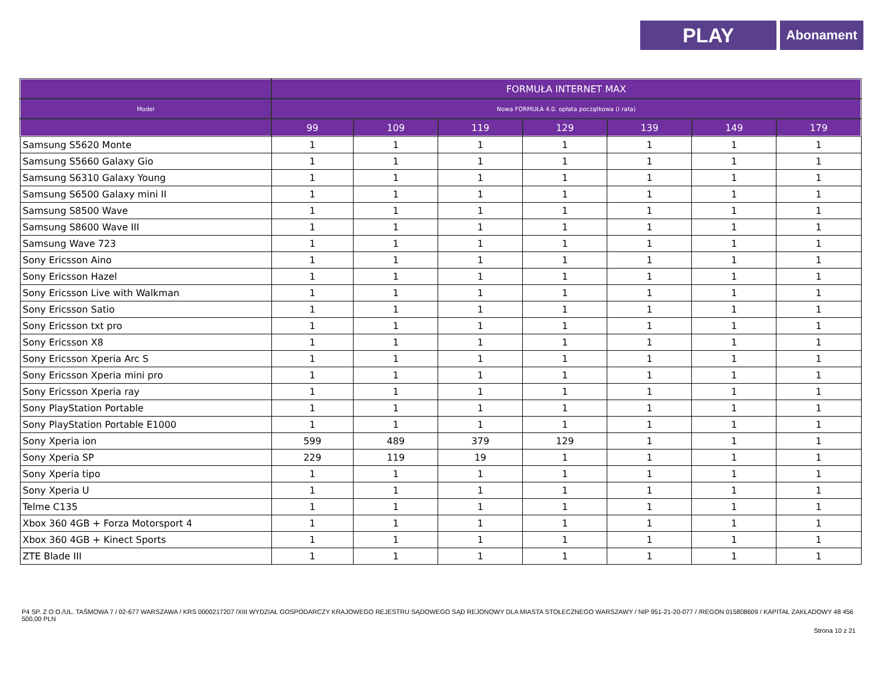PLAY
Abonament
| | FORMUŁA INTERNET MAX | | | | | | |
| --- | --- | --- | --- | --- | --- | --- | --- |
| Model | Nowa FORMUŁA 4.0. opłata początkowa (I rata) | | | | | | |
| | 99 | 109 | 119 | 129 | 139 | 149 | 179 |
| Samsung S5620 Monte | 1 | 1 | 1 | 1 | 1 | 1 | 1 |
| Samsung S5660 Galaxy Gio | 1 | 1 | 1 | 1 | 1 | 1 | 1 |
| Samsung S6310 Galaxy Young | 1 | 1 | 1 | 1 | 1 | 1 | 1 |
| Samsung S6500 Galaxy mini II | 1 | 1 | 1 | 1 | 1 | 1 | 1 |
| Samsung S8500 Wave | 1 | 1 | 1 | 1 | 1 | 1 | 1 |
| Samsung S8600 Wave III | 1 | 1 | 1 | 1 | 1 | 1 | 1 |
| Samsung Wave 723 | 1 | 1 | 1 | 1 | 1 | 1 | 1 |
| Sony Ericsson Aino | 1 | 1 | 1 | 1 | 1 | 1 | 1 |
| Sony Ericsson Hazel | 1 | 1 | 1 | 1 | 1 | 1 | 1 |
| Sony Ericsson Live with Walkman | 1 | 1 | 1 | 1 | 1 | 1 | 1 |
| Sony Ericsson Satio | 1 | 1 | 1 | 1 | 1 | 1 | 1 |
| Sony Ericsson txt pro | 1 | 1 | 1 | 1 | 1 | 1 | 1 |
| Sony Ericsson X8 | 1 | 1 | 1 | 1 | 1 | 1 | 1 |
| Sony Ericsson Xperia Arc S | 1 | 1 | 1 | 1 | 1 | 1 | 1 |
| Sony Ericsson Xperia mini pro | 1 | 1 | 1 | 1 | 1 | 1 | 1 |
| Sony Ericsson Xperia ray | 1 | 1 | 1 | 1 | 1 | 1 | 1 |
| Sony PlayStation Portable | 1 | 1 | 1 | 1 | 1 | 1 | 1 |
| Sony PlayStation Portable E1000 | 1 | 1 | 1 | 1 | 1 | 1 | 1 |
| Sony Xperia ion | 599 | 489 | 379 | 129 | 1 | 1 | 1 |
| Sony Xperia SP | 229 | 119 | 19 | 1 | 1 | 1 | 1 |
| Sony Xperia tipo | 1 | 1 | 1 | 1 | 1 | 1 | 1 |
| Sony Xperia U | 1 | 1 | 1 | 1 | 1 | 1 | 1 |
| Telme C135 | 1 | 1 | 1 | 1 | 1 | 1 | 1 |
| Xbox 360 4GB + Forza Motorsport 4 | 1 | 1 | 1 | 1 | 1 | 1 | 1 |
| Xbox 360 4GB + Kinect Sports | 1 | 1 | 1 | 1 | 1 | 1 | 1 |
| ZTE Blade III | 1 | 1 | 1 | 1 | 1 | 1 | 1 |
P4 SP. Z O.O./UL. TAŚMOWA 7 / 02-677 WARSZAWA / KRS 0000217207 /XIII WYDZIAŁ GOSPODARCZY KRAJOWEGO REJESTRU SĄDOWEGO SĄD REJONOWY DLA MIASTA STOŁECZNEGO WARSZAWY / NIP 951-21-20-077 / /REGON 015808609 / KAPITAŁ ZAKŁADOWY 48 456 500,00 PLN
Strona 10 z 21